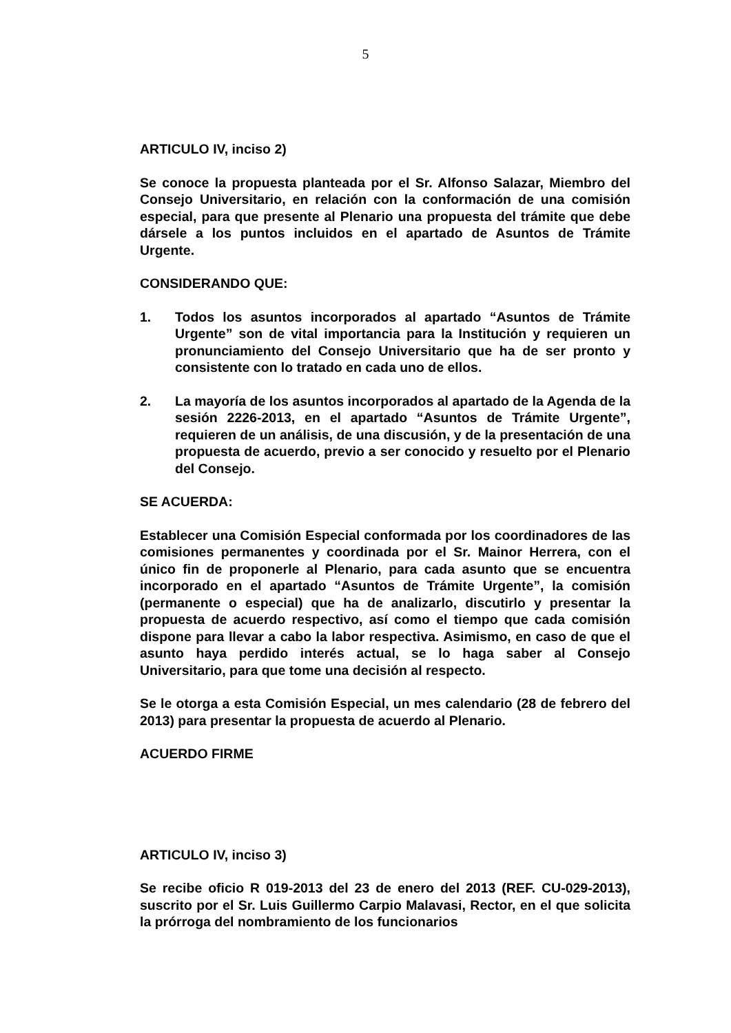5
ARTICULO IV, inciso 2)
Se conoce la propuesta planteada por el Sr. Alfonso Salazar, Miembro del Consejo Universitario, en relación con la conformación de una comisión especial, para que presente al Plenario una propuesta del trámite que debe dársele a los puntos incluidos en el apartado de Asuntos de Trámite Urgente.
CONSIDERANDO QUE:
1. Todos los asuntos incorporados al apartado “Asuntos de Trámite Urgente” son de vital importancia para la Institución y requieren un pronunciamiento del Consejo Universitario que ha de ser pronto y consistente con lo tratado en cada uno de ellos.
2. La mayoría de los asuntos incorporados al apartado de la Agenda de la sesión 2226-2013, en el apartado “Asuntos de Trámite Urgente”, requieren de un análisis, de una discusión, y de la presentación de una propuesta de acuerdo, previo a ser conocido y resuelto por el Plenario del Consejo.
SE ACUERDA:
Establecer una Comisión Especial conformada por los coordinadores de las comisiones permanentes y coordinada por el Sr. Mainor Herrera, con el único fin de proponerle al Plenario, para cada asunto que se encuentra incorporado en el apartado “Asuntos de Trámite Urgente”, la comisión (permanente o especial) que ha de analizarlo, discutirlo y presentar la propuesta de acuerdo respectivo, así como el tiempo que cada comisión dispone para llevar a cabo la labor respectiva. Asimismo, en caso de que el asunto haya perdido interés actual, se lo haga saber al Consejo Universitario, para que tome una decisión al respecto.
Se le otorga a esta Comisión Especial, un mes calendario (28 de febrero del 2013) para presentar la propuesta de acuerdo al Plenario.
ACUERDO FIRME
ARTICULO IV, inciso 3)
Se recibe oficio R 019-2013 del 23 de enero del 2013 (REF. CU-029-2013), suscrito por el Sr. Luis Guillermo Carpio Malavasi, Rector, en el que solicita la prórroga del nombramiento de los funcionarios